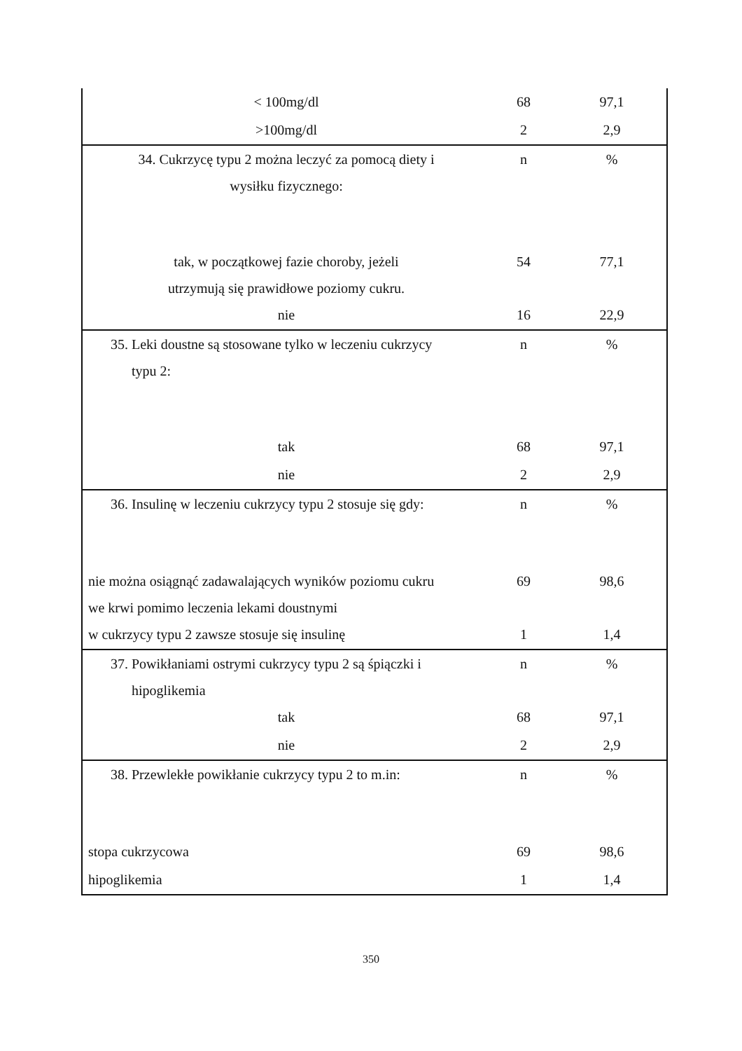| < 100mg/dl | 68 | 97,1 |
| >100mg/dl | 2 | 2,9 |
| 34. Cukrzycę typu 2 można leczyć za pomocą diety i wysiłku fizycznego: | n | % |
| tak, w początkowej fazie choroby, jeżeli utrzymują się prawidłowe poziomy cukru. | 54 | 77,1 |
| nie | 16 | 22,9 |
| 35. Leki doustne są stosowane tylko w leczeniu cukrzycy typu 2: | n | % |
| tak | 68 | 97,1 |
| nie | 2 | 2,9 |
| 36. Insulinę w leczeniu cukrzycy typu 2 stosuje się gdy: | n | % |
| nie można osiągnąć zadawalających wyników poziomu cukru we krwi pomimo leczenia lekami doustnymi | 69 | 98,6 |
| w cukrzycy typu 2 zawsze stosuje się insulinę | 1 | 1,4 |
| 37. Powikłaniami ostrymi cukrzycy typu 2 są śpiączki i hipoglikemia | n | % |
| tak | 68 | 97,1 |
| nie | 2 | 2,9 |
| 38. Przewlekłe powikłanie cukrzycy typu 2 to m.in: | n | % |
| stopa cukrzycowa | 69 | 98,6 |
| hipoglikemia | 1 | 1,4 |
350